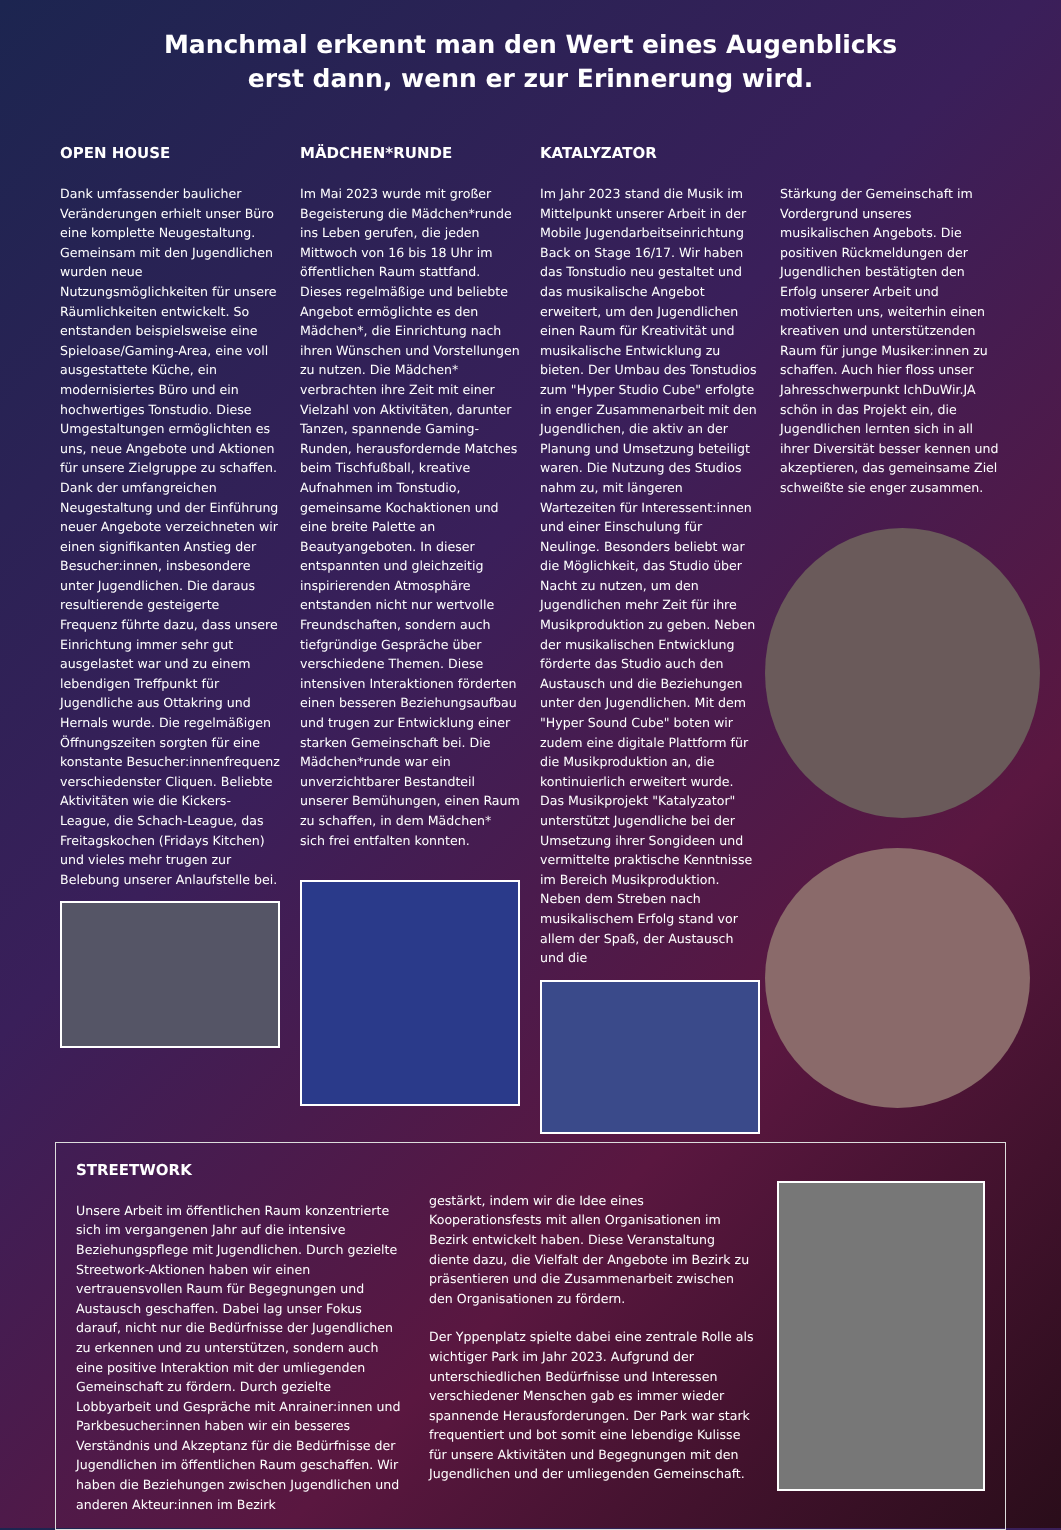Manchmal erkennt man den Wert eines Augenblicks
erst dann, wenn er zur Erinnerung wird.
OPEN HOUSE
Dank umfassender baulicher Veränderungen erhielt unser Büro eine komplette Neugestaltung. Gemeinsam mit den Jugendlichen wurden neue Nutzungsmöglichkeiten für unsere Räumlichkeiten entwickelt. So entstanden beispielsweise eine Spieloase/Gaming-Area, eine voll ausgestattete Küche, ein modernisiertes Büro und ein hochwertiges Tonstudio. Diese Umgestaltungen ermöglichten es uns, neue Angebote und Aktionen für unsere Zielgruppe zu schaffen. Dank der umfangreichen Neugestaltung und der Einführung neuer Angebote verzeichneten wir einen signifikanten Anstieg der Besucher:innen, insbesondere unter Jugendlichen. Die daraus resultierende gesteigerte Frequenz führte dazu, dass unsere Einrichtung immer sehr gut ausgelastet war und zu einem lebendigen Treffpunkt für Jugendliche aus Ottakring und Hernals wurde. Die regelmäßigen Öffnungszeiten sorgten für eine konstante Besucher:innenfrequenz verschiedenster Cliquen. Beliebte Aktivitäten wie die Kickers-League, die Schach-League, das Freitagskochen (Fridays Kitchen) und vieles mehr trugen zur Belebung unserer Anlaufstelle bei.
MÄDCHEN*RUNDE
Im Mai 2023 wurde mit großer Begeisterung die Mädchen*runde ins Leben gerufen, die jeden Mittwoch von 16 bis 18 Uhr im öffentlichen Raum stattfand. Dieses regelmäßige und beliebte Angebot ermöglichte es den Mädchen*, die Einrichtung nach ihren Wünschen und Vorstellungen zu nutzen. Die Mädchen* verbrachten ihre Zeit mit einer Vielzahl von Aktivitäten, darunter Tanzen, spannende Gaming-Runden, herausfordernde Matches beim Tischfußball, kreative Aufnahmen im Tonstudio, gemeinsame Kochaktionen und eine breite Palette an Beautyangeboten. In dieser entspannten und gleichzeitig inspirierenden Atmosphäre entstanden nicht nur wertvolle Freundschaften, sondern auch tiefgründige Gespräche über verschiedene Themen. Diese intensiven Interaktionen förderten einen besseren Beziehungsaufbau und trugen zur Entwicklung einer starken Gemeinschaft bei. Die Mädchen*runde war ein unverzichtbarer Bestandteil unserer Bemühungen, einen Raum zu schaffen, in dem Mädchen* sich frei entfalten konnten.
KATALYZATOR
Im Jahr 2023 stand die Musik im Mittelpunkt unserer Arbeit in der Mobile Jugendarbeitseinrichtung Back on Stage 16/17. Wir haben das Tonstudio neu gestaltet und das musikalische Angebot erweitert, um den Jugendlichen einen Raum für Kreativität und musikalische Entwicklung zu bieten. Der Umbau des Tonstudios zum "Hyper Studio Cube" erfolgte in enger Zusammenarbeit mit den Jugendlichen, die aktiv an der Planung und Umsetzung beteiligt waren. Die Nutzung des Studios nahm zu, mit längeren Wartezeiten für Interessent:innen und einer Einschulung für Neulinge. Besonders beliebt war die Möglichkeit, das Studio über Nacht zu nutzen, um den Jugendlichen mehr Zeit für ihre Musikproduktion zu geben. Neben der musikalischen Entwicklung förderte das Studio auch den Austausch und die Beziehungen unter den Jugendlichen. Mit dem "Hyper Sound Cube" boten wir zudem eine digitale Plattform für die Musikproduktion an, die kontinuierlich erweitert wurde. Das Musikprojekt "Katalyzator" unterstützt Jugendliche bei der Umsetzung ihrer Songideen und vermittelte praktische Kenntnisse im Bereich Musikproduktion. Neben dem Streben nach musikalischem Erfolg stand vor allem der Spaß, der Austausch und die
Stärkung der Gemeinschaft im Vordergrund unseres musikalischen Angebots. Die positiven Rückmeldungen der Jugendlichen bestätigten den Erfolg unserer Arbeit und motivierten uns, weiterhin einen kreativen und unterstützenden Raum für junge Musiker:innen zu schaffen. Auch hier floss unser Jahresschwerpunkt IchDuWir.JA schön in das Projekt ein, die Jugendlichen lernten sich in all ihrer Diversität besser kennen und akzeptieren, das gemeinsame Ziel schweißte sie enger zusammen.
STREETWORK
Unsere Arbeit im öffentlichen Raum konzentrierte sich im vergangenen Jahr auf die intensive Beziehungspflege mit Jugendlichen. Durch gezielte Streetwork-Aktionen haben wir einen vertrauensvollen Raum für Begegnungen und Austausch geschaffen. Dabei lag unser Fokus darauf, nicht nur die Bedürfnisse der Jugendlichen zu erkennen und zu unterstützen, sondern auch eine positive Interaktion mit der umliegenden Gemeinschaft zu fördern. Durch gezielte Lobbyarbeit und Gespräche mit Anrainer:innen und Parkbesucher:innen haben wir ein besseres Verständnis und Akzeptanz für die Bedürfnisse der Jugendlichen im öffentlichen Raum geschaffen. Wir haben die Beziehungen zwischen Jugendlichen und anderen Akteur:innen im Bezirk
gestärkt, indem wir die Idee eines Kooperationsfests mit allen Organisationen im Bezirk entwickelt haben. Diese Veranstaltung diente dazu, die Vielfalt der Angebote im Bezirk zu präsentieren und die Zusammenarbeit zwischen den Organisationen zu fördern.
Der Yppenplatz spielte dabei eine zentrale Rolle als wichtiger Park im Jahr 2023. Aufgrund der unterschiedlichen Bedürfnisse und Interessen verschiedener Menschen gab es immer wieder spannende Herausforderungen. Der Park war stark frequentiert und bot somit eine lebendige Kulisse für unsere Aktivitäten und Begegnungen mit den Jugendlichen und der umliegenden Gemeinschaft.